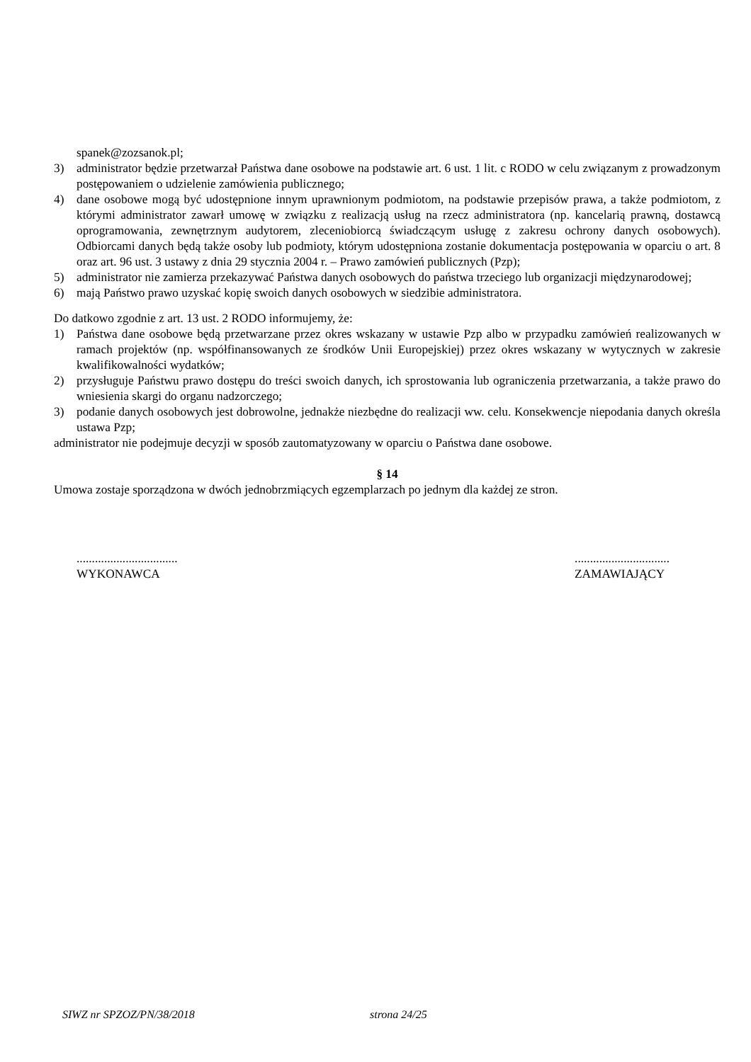spanek@zozsanok.pl;
3) administrator będzie przetwarzał Państwa dane osobowe na podstawie art. 6 ust. 1 lit. c RODO w celu związanym z prowadzonym postępowaniem o udzielenie zamówienia publicznego;
4) dane osobowe mogą być udostępnione innym uprawnionym podmiotom, na podstawie przepisów prawa, a także podmiotom, z którymi administrator zawarł umowę w związku z realizacją usług na rzecz administratora (np. kancelarią prawną, dostawcą oprogramowania, zewnętrznym audytorem, zleceniobiorcą świadczącym usługę z zakresu ochrony danych osobowych). Odbiorcami danych będą także osoby lub podmioty, którym udostępniona zostanie dokumentacja postępowania w oparciu o art. 8 oraz art. 96 ust. 3 ustawy z dnia 29 stycznia 2004 r. – Prawo zamówień publicznych (Pzp);
5) administrator nie zamierza przekazywać Państwa danych osobowych do państwa trzeciego lub organizacji międzynarodowej;
6) mają Państwo prawo uzyskać kopię swoich danych osobowych w siedzibie administratora.
Do datkowo zgodnie z art. 13 ust. 2 RODO informujemy, że:
1) Państwa dane osobowe będą przetwarzane przez okres wskazany w ustawie Pzp albo w przypadku zamówień realizowanych w ramach projektów (np. współfinansowanych ze środków Unii Europejskiej) przez okres wskazany w wytycznych w zakresie kwalifikowalności wydatków;
2) przysługuje Państwu prawo dostępu do treści swoich danych, ich sprostowania lub ograniczenia przetwarzania, a także prawo do wniesienia skargi do organu nadzorczego;
3) podanie danych osobowych jest dobrowolne, jednakże niezbędne do realizacji ww. celu. Konsekwencje niepodania danych określa ustawa Pzp;
administrator nie podejmuje decyzji w sposób zautomatyzowany w oparciu o Państwa dane osobowe.
§ 14
Umowa zostaje sporządzona w dwóch jednobrzmiących egzemplarzach po jednym dla każdej ze stron.
.................................
WYKONAWCA
...............................
ZAMAWIAJĄCY
SIWZ nr SPZOZ/PN/38/2018 strona 24/25